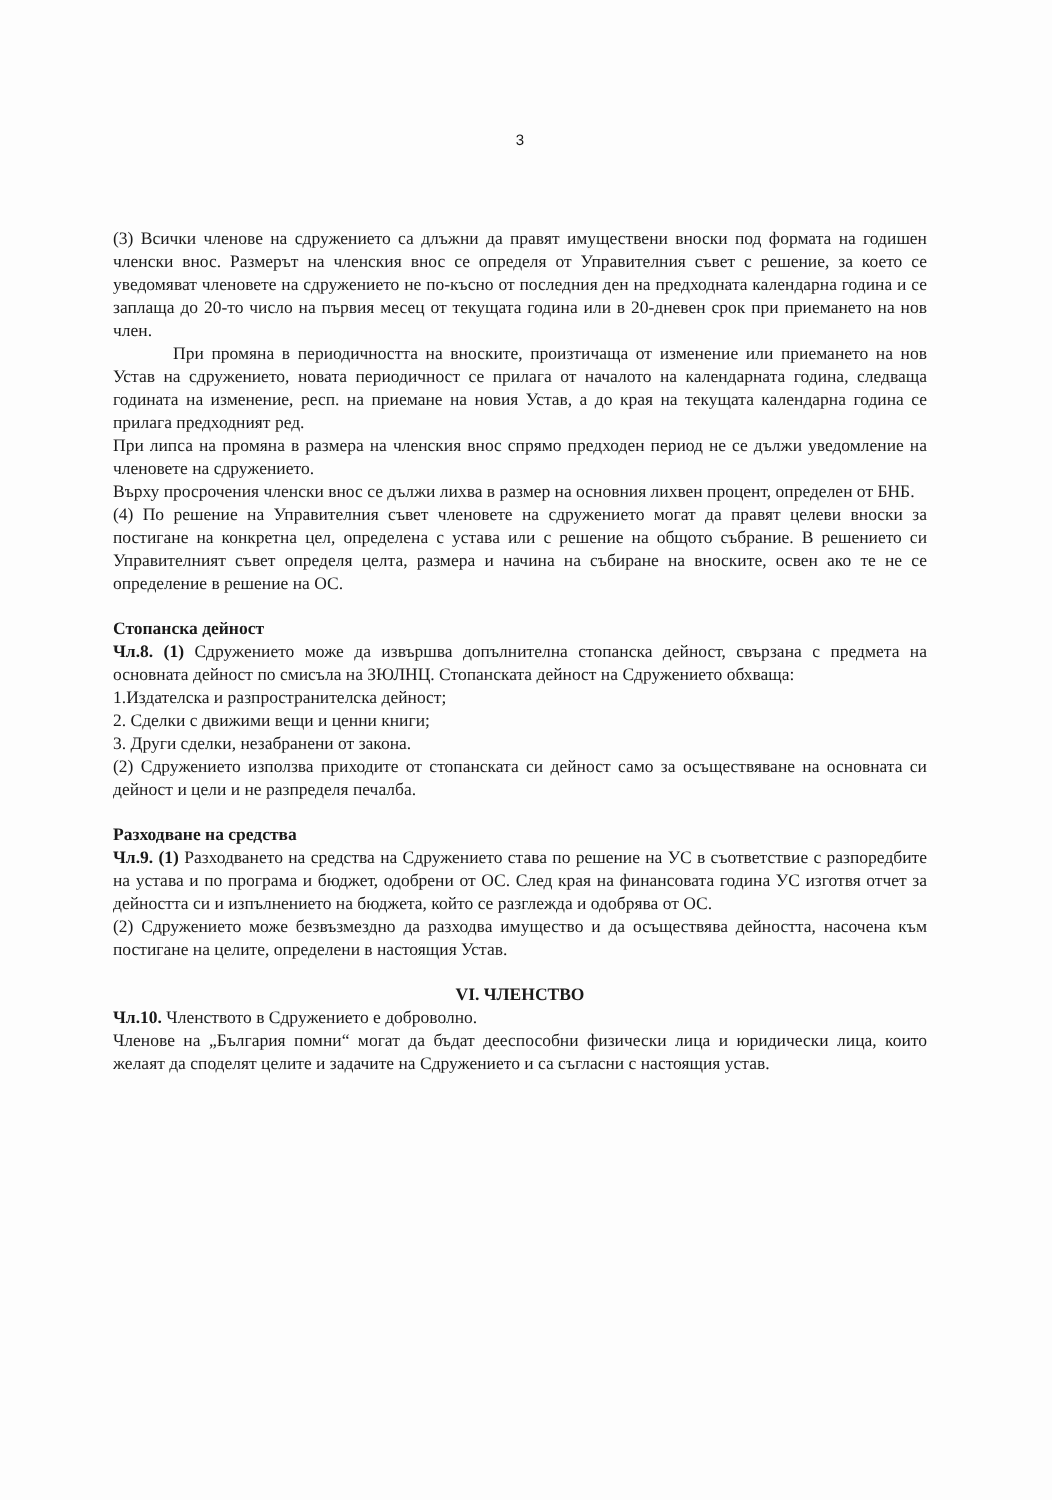3
(3) Всички членове на сдружението са длъжни да правят имуществени вноски под формата на годишен членски внос. Размерът на членския внос се определя от Управителния съвет с решение, за което се уведомяват членовете на сдружението не по-късно от последния ден на предходната календарна година и се заплаща до 20-то число на първия месец от текущата година или в 20-дневен срок при приемането на нов член.
При промяна в периодичността на вноските, произтичаща от изменение или приемането на нов Устав на сдружението, новата периодичност се прилага от началото на календарната година, следваща годината на изменение, респ. на приемане на новия Устав, а до края на текущата календарна година се прилага предходният ред.
При липса на промяна в размера на членския внос спрямо предходен период не се дължи уведомление на членовете на сдружението.
Върху просрочения членски внос се дължи лихва в размер на основния лихвен процент, определен от БНБ.
(4) По решение на Управителния съвет членовете на сдружението могат да правят целеви вноски за постигане на конкретна цел, определена с устава или с решение на общото събрание. В решението си Управителният съвет определя целта, размера и начина на събиране на вноските, освен ако те не се определение в решение на ОС.
Стопанска дейност
Чл.8. (1) Сдружението може да извършва допълнителна стопанска дейност, свързана с предмета на основната дейност по смисъла на ЗЮЛНЦ. Стопанската дейност на Сдружението обхваща:
1.Издателска и разпространителска дейност;
2. Сделки с движими вещи и ценни книги;
3. Други сделки, незабранени от закона.
(2) Сдружението използва приходите от стопанската си дейност само за осъществяване на основната си дейност и цели и не разпределя печалба.
Разходване на средства
Чл.9. (1) Разходването на средства на Сдружението става по решение на УС в съответствие с разпоредбите на устава и по програма и бюджет, одобрени от ОС. След края на финансовата година УС изготвя отчет за дейността си и изпълнението на бюджета, който се разглежда и одобрява от ОС.
(2) Сдружението може безвъзмездно да разходва имущество и да осъществява дейността, насочена към постигане на целите, определени в настоящия Устав.
VI. ЧЛЕНСТВО
Чл.10. Членството в Сдружението е доброволно.
Членове на „България помни“ могат да бъдат дееспособни физически лица и юридически лица, които желаят да споделят целите и задачите на Сдружението и са съгласни с настоящия устав.